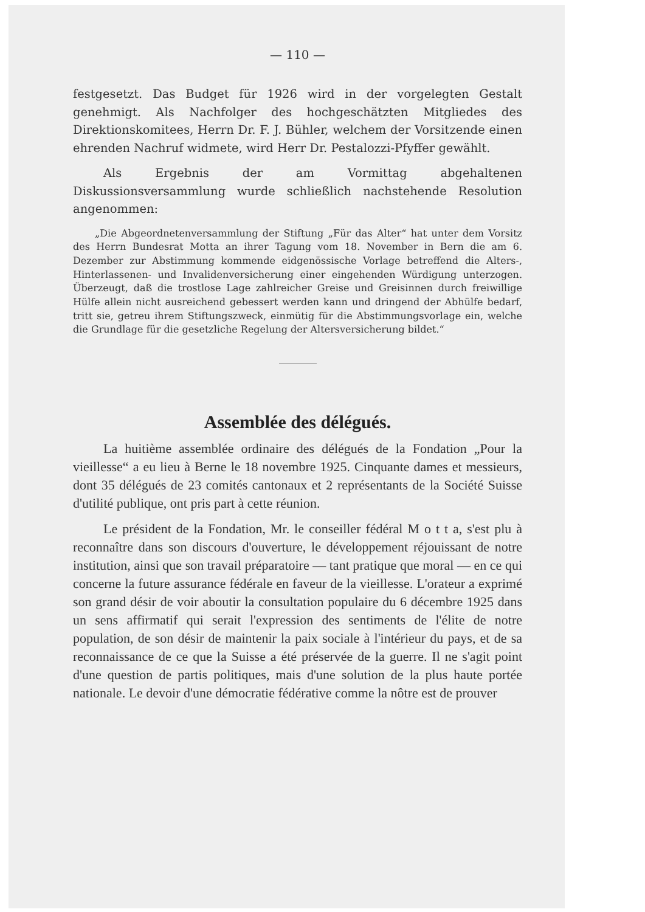— 110 —
festgesetzt. Das Budget für 1926 wird in der vorgelegten Gestalt genehmigt. Als Nachfolger des hochgeschätzten Mitgliedes des Direktionskomitees, Herrn Dr. F. J. Bühler, welchem der Vorsitzende einen ehrenden Nachruf widmete, wird Herr Dr. Pestalozzi-Pfyffer gewählt.
Als Ergebnis der am Vormittag abgehaltenen Diskussionsversammlung wurde schließlich nachstehende Resolution angenommen:
„Die Abgeordnetenversammlung der Stiftung „Für das Alter“ hat unter dem Vorsitz des Herrn Bundesrat Motta an ihrer Tagung vom 18. November in Bern die am 6. Dezember zur Abstimmung kommende eidgenössische Vorlage betreffend die Alters-, Hinterlassenen- und Invalidenversicherung einer eingehenden Würdigung unterzogen. Überzeugt, daß die trostlose Lage zahlreicher Greise und Greisinnen durch freiwillige Hülfe allein nicht ausreichend gebessert werden kann und dringend der Abhülfe bedarf, tritt sie, getreu ihrem Stiftungszweck, einmütig für die Abstimmungsvorlage ein, welche die Grundlage für die gesetzliche Regelung der Altersversicherung bildet.“
Assemblée des délégués.
La huitième assemblée ordinaire des délégués de la Fondation „Pour la vieillesse“ a eu lieu à Berne le 18 novembre 1925. Cinquante dames et messieurs, dont 35 délégués de 23 comités cantonaux et 2 représentants de la Société Suisse d'utilité publique, ont pris part à cette réunion.
Le président de la Fondation, Mr. le conseiller fédéral M o t t a, s'est plu à reconnaître dans son discours d'ouverture, le développement réjouissant de notre institution, ainsi que son travail préparatoire — tant pratique que moral — en ce qui concerne la future assurance fédérale en faveur de la vieillesse. L'orateur a exprimé son grand désir de voir aboutir la consultation populaire du 6 décembre 1925 dans un sens affirmatif qui serait l'expression des sentiments de l'élite de notre population, de son désir de maintenir la paix sociale à l'intérieur du pays, et de sa reconnaissance de ce que la Suisse a été préservée de la guerre. Il ne s'agit point d'une question de partis politiques, mais d'une solution de la plus haute portée nationale. Le devoir d'une démocratie fédérative comme la nôtre est de prouver